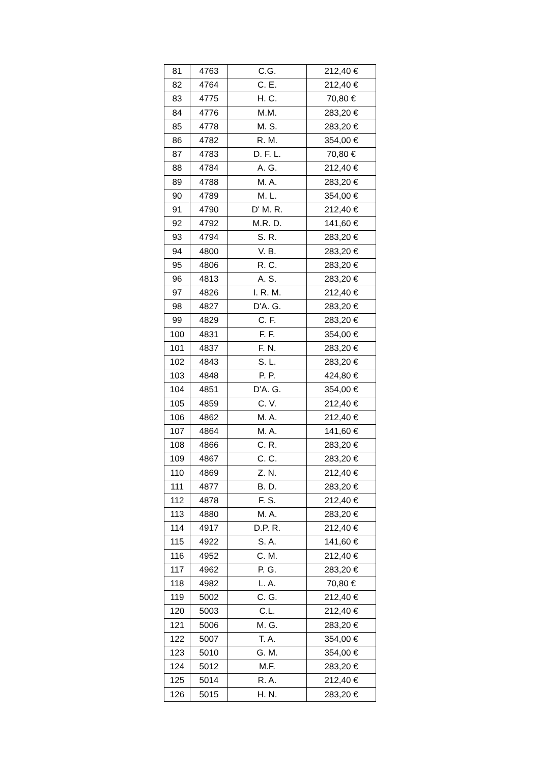| 81 | 4763 | C.G. | 212,40 € |
| 82 | 4764 | C. E. | 212,40 € |
| 83 | 4775 | H. C. | 70,80 € |
| 84 | 4776 | M.M. | 283,20 € |
| 85 | 4778 | M. S. | 283,20 € |
| 86 | 4782 | R. M. | 354,00 € |
| 87 | 4783 | D. F. L. | 70,80 € |
| 88 | 4784 | A. G. | 212,40 € |
| 89 | 4788 | M. A. | 283,20 € |
| 90 | 4789 | M. L. | 354,00 € |
| 91 | 4790 | D' M. R. | 212,40 € |
| 92 | 4792 | M.R. D. | 141,60 € |
| 93 | 4794 | S. R. | 283,20 € |
| 94 | 4800 | V. B. | 283,20 € |
| 95 | 4806 | R. C. | 283,20 € |
| 96 | 4813 | A. S. | 283,20 € |
| 97 | 4826 | I. R. M. | 212,40 € |
| 98 | 4827 | D'A. G. | 283,20 € |
| 99 | 4829 | C. F. | 283,20 € |
| 100 | 4831 | F. F. | 354,00 € |
| 101 | 4837 | F. N. | 283,20 € |
| 102 | 4843 | S. L. | 283,20 € |
| 103 | 4848 | P. P. | 424,80 € |
| 104 | 4851 | D'A. G. | 354,00 € |
| 105 | 4859 | C. V. | 212,40 € |
| 106 | 4862 | M. A. | 212,40 € |
| 107 | 4864 | M. A. | 141,60 € |
| 108 | 4866 | C. R. | 283,20 € |
| 109 | 4867 | C. C. | 283,20 € |
| 110 | 4869 | Z. N. | 212,40 € |
| 111 | 4877 | B. D. | 283,20 € |
| 112 | 4878 | F. S. | 212,40 € |
| 113 | 4880 | M. A. | 283,20 € |
| 114 | 4917 | D.P. R. | 212,40 € |
| 115 | 4922 | S. A. | 141,60 € |
| 116 | 4952 | C. M. | 212,40 € |
| 117 | 4962 | P. G. | 283,20 € |
| 118 | 4982 | L. A. | 70,80 € |
| 119 | 5002 | C. G. | 212,40 € |
| 120 | 5003 | C.L. | 212,40 € |
| 121 | 5006 | M. G. | 283,20 € |
| 122 | 5007 | T. A. | 354,00 € |
| 123 | 5010 | G. M. | 354,00 € |
| 124 | 5012 | M.F. | 283,20 € |
| 125 | 5014 | R. A. | 212,40 € |
| 126 | 5015 | H. N. | 283,20 € |